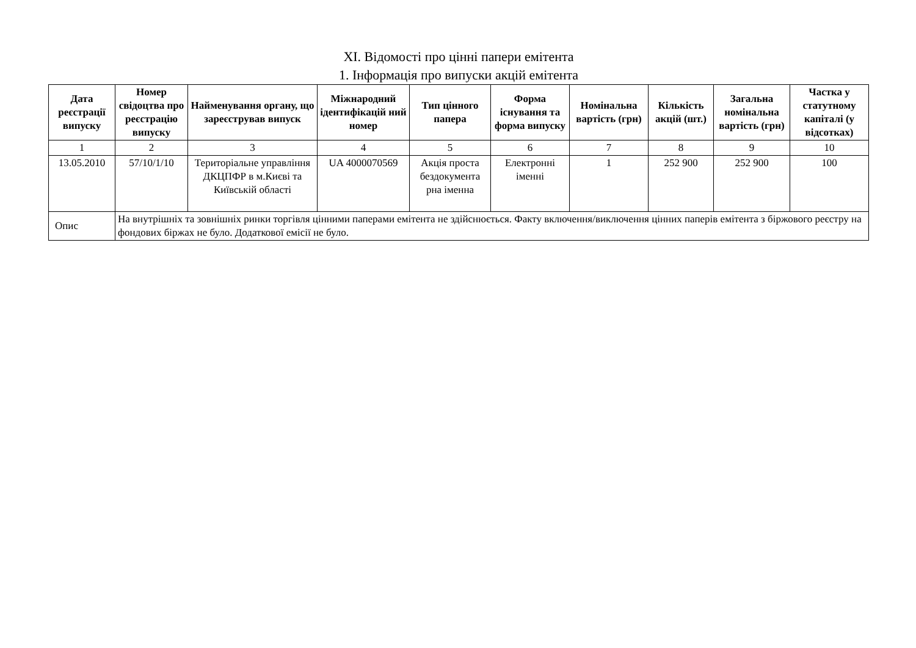XI. Відомості про цінні папери емітента
1. Інформація про випуски акцій емітента
| Дата реєстрації випуску | Номер свідоцтва про реєстрацію випуску | Найменування органу, що зареєстрував випуск | Міжнародний ідентифікацій ний номер | Тип цінного папера | Форма існування та форма випуску | Номінальна вартість (грн) | Кількість акцій (шт.) | Загальна номінальна вартість (грн) | Частка у статутному капіталі (у відсотках) |
| --- | --- | --- | --- | --- | --- | --- | --- | --- | --- |
| 1 | 2 | 3 | 4 | 5 | 6 | 7 | 8 | 9 | 10 |
| 13.05.2010 | 57/10/1/10 | Територіальне управління ДКЦПФР в м.Києві та Київській області | UA 4000070569 | Акція проста бездокумента рна іменна | Електронні іменні | 1 | 252 900 | 252 900 | 100 |
| Опис | На внутрішніх та зовнішніх ринки торгівля цінними паперами емітента не здійснюється. Факту включення/виключення цінних паперів емітента з біржового реєстру на фондових біржах не було. Додаткової емісії не було. | | | | | | | | |